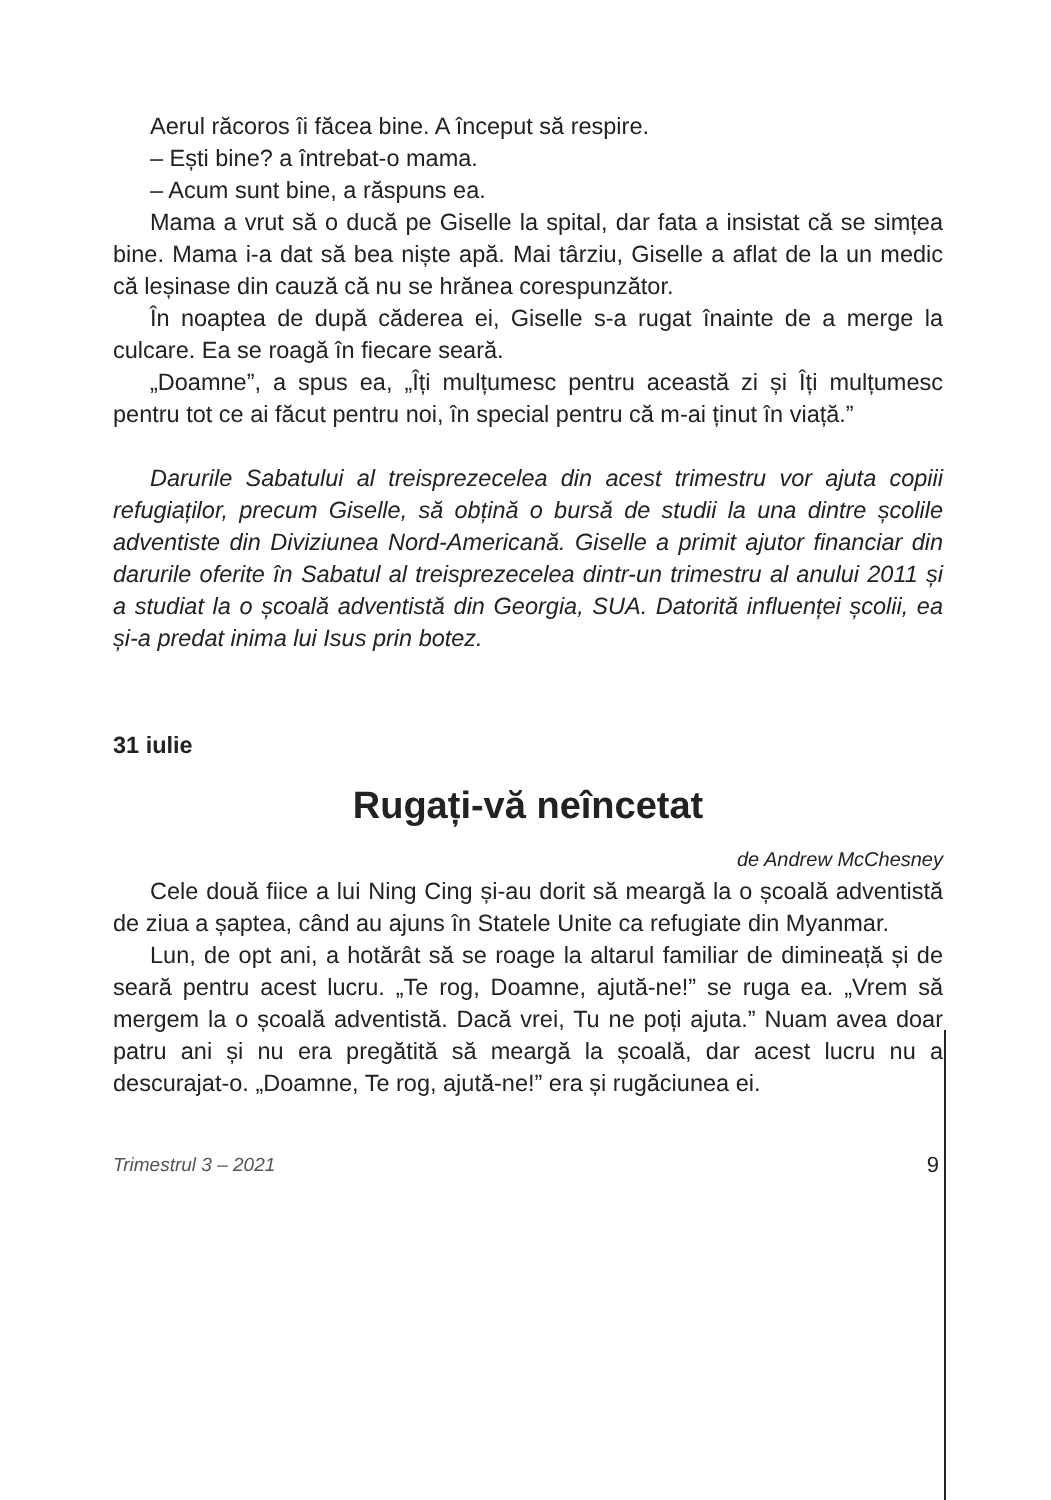Aerul răcoros îi făcea bine. A început să respire.
– Ești bine? a întrebat-o mama.
– Acum sunt bine, a răspuns ea.
Mama a vrut să o ducă pe Giselle la spital, dar fata a insistat că se simțea bine. Mama i-a dat să bea niște apă. Mai târziu, Giselle a aflat de la un medic că leșinase din cauză că nu se hrănea corespunzător.
În noaptea de după căderea ei, Giselle s-a rugat înainte de a merge la culcare. Ea se roagă în fiecare seară.
„Doamne”, a spus ea, „Îți mulțumesc pentru această zi și Îți mulțumesc pentru tot ce ai făcut pentru noi, în special pentru că m-ai ținut în viață.”
Darurile Sabatului al treisprezecelea din acest trimestru vor ajuta copiii refugiaților, precum Giselle, să obțină o bursă de studii la una dintre școlile adventiste din Diviziunea Nord-Americană. Giselle a primit ajutor financiar din darurile oferite în Sabatul al treisprezecelea dintr-un trimestru al anului 2011 și a studiat la o școală adventistă din Georgia, SUA. Datorită influenței școlii, ea și-a predat inima lui Isus prin botez.
31 iulie
Rugați-vă neîncetat
de Andrew McChesney
Cele două fiice a lui Ning Cing și-au dorit să meargă la o școală adventistă de ziua a șaptea, când au ajuns în Statele Unite ca refugiate din Myanmar.
Lun, de opt ani, a hotărât să se roage la altarul familiar de dimineață și de seară pentru acest lucru. „Te rog, Doamne, ajută-ne!” se ruga ea. „Vrem să mergem la o școală adventistă. Dacă vrei, Tu ne poți ajuta.” Nuam avea doar patru ani și nu era pregătită să meargă la școală, dar acest lucru nu a descurajat-o. „Doamne, Te rog, ajută-ne!” era și rugăciunea ei.
Trimestrul 3 – 2021 9